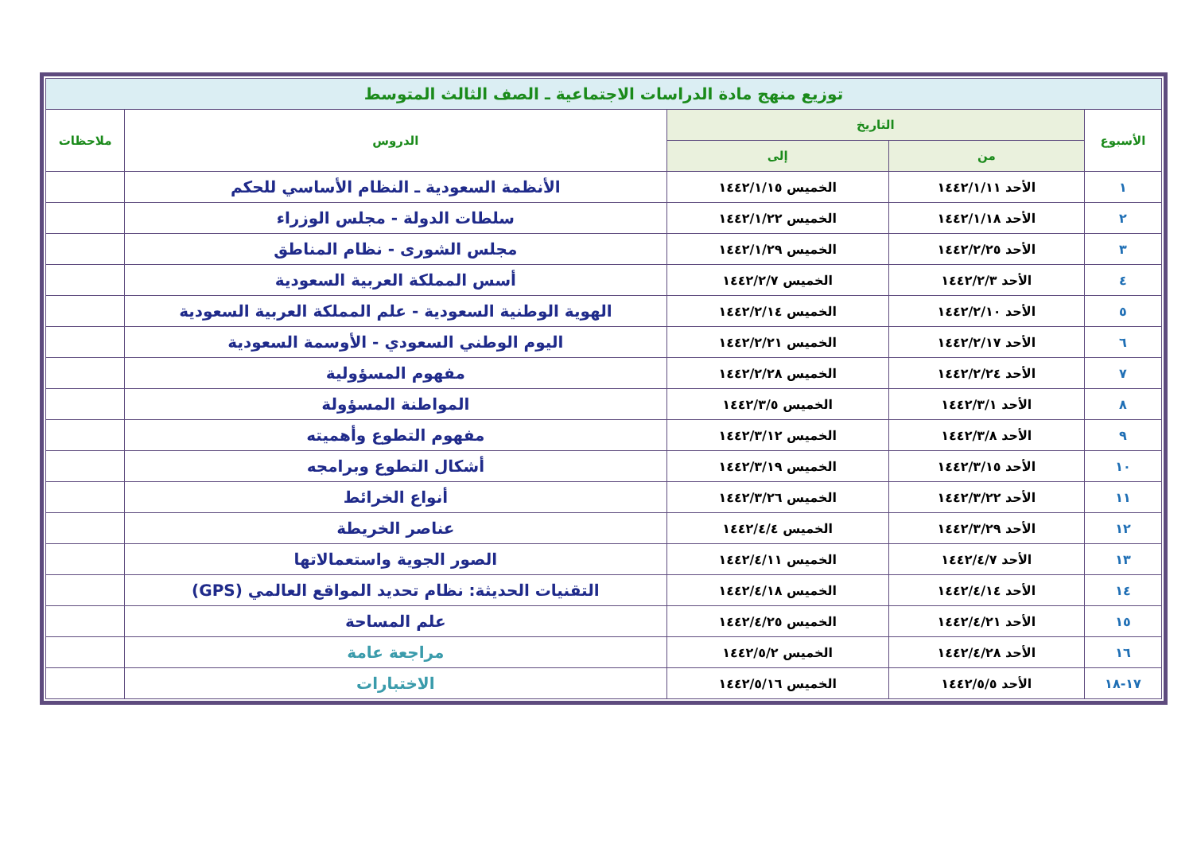| توزيع منهج مادة الدراسات الاجتماعية ـ الصف الثالث المتوسط | | | | |
| الأسبوع | التاريخ | | الدروس | ملاحظات |
| | من | إلى | | |
| ١ | الأحد ١٤٤٢/١/١١ | الخميس ١٤٤٢/١/١٥ | الأنظمة السعودية ـ النظام الأساسي للحكم | |
| ٢ | الأحد ١٤٤٢/١/١٨ | الخميس ١٤٤٢/١/٢٢ | سلطات الدولة - مجلس الوزراء | |
| ٣ | الأحد ١٤٤٢/٢/٢٥ | الخميس ١٤٤٢/١/٢٩ | مجلس الشورى - نظام المناطق | |
| ٤ | الأحد ١٤٤٢/٢/٣ | الخميس ١٤٤٢/٢/٧ | أسس المملكة العربية السعودية | |
| ٥ | الأحد ١٤٤٢/٢/١٠ | الخميس ١٤٤٢/٢/١٤ | الهوية الوطنية السعودية - علم المملكة العربية السعودية | |
| ٦ | الأحد ١٤٤٢/٢/١٧ | الخميس ١٤٤٢/٢/٢١ | اليوم الوطني السعودي - الأوسمة السعودية | |
| ٧ | الأحد ١٤٤٢/٢/٢٤ | الخميس ١٤٤٢/٢/٢٨ | مفهوم المسؤولية | |
| ٨ | الأحد ١٤٤٢/٣/١ | الخميس ١٤٤٢/٣/٥ | المواطنة المسؤولة | |
| ٩ | الأحد ١٤٤٢/٣/٨ | الخميس ١٤٤٢/٣/١٢ | مفهوم التطوع وأهميته | |
| ١٠ | الأحد ١٤٤٢/٣/١٥ | الخميس ١٤٤٢/٣/١٩ | أشكال التطوع وبرامجه | |
| ١١ | الأحد ١٤٤٢/٣/٢٢ | الخميس ١٤٤٢/٣/٢٦ | أنواع الخرائط | |
| ١٢ | الأحد ١٤٤٢/٣/٢٩ | الخميس ١٤٤٢/٤/٤ | عناصر الخريطة | |
| ١٣ | الأحد ١٤٤٢/٤/٧ | الخميس ١٤٤٢/٤/١١ | الصور الجوية واستعمالاتها | |
| ١٤ | الأحد ١٤٤٢/٤/١٤ | الخميس ١٤٤٢/٤/١٨ | التقنيات الحديثة: نظام تحديد المواقع العالمي (GPS) | |
| ١٥ | الأحد ١٤٤٢/٤/٢١ | الخميس ١٤٤٢/٤/٢٥ | علم المساحة | |
| ١٦ | الأحد ١٤٤٢/٤/٢٨ | الخميس ١٤٤٢/٥/٢ | مراجعة عامة | |
| ١٧-١٨ | الأحد ١٤٤٢/٥/٥ | الخميس ١٤٤٢/٥/١٦ | الاختبارات | |